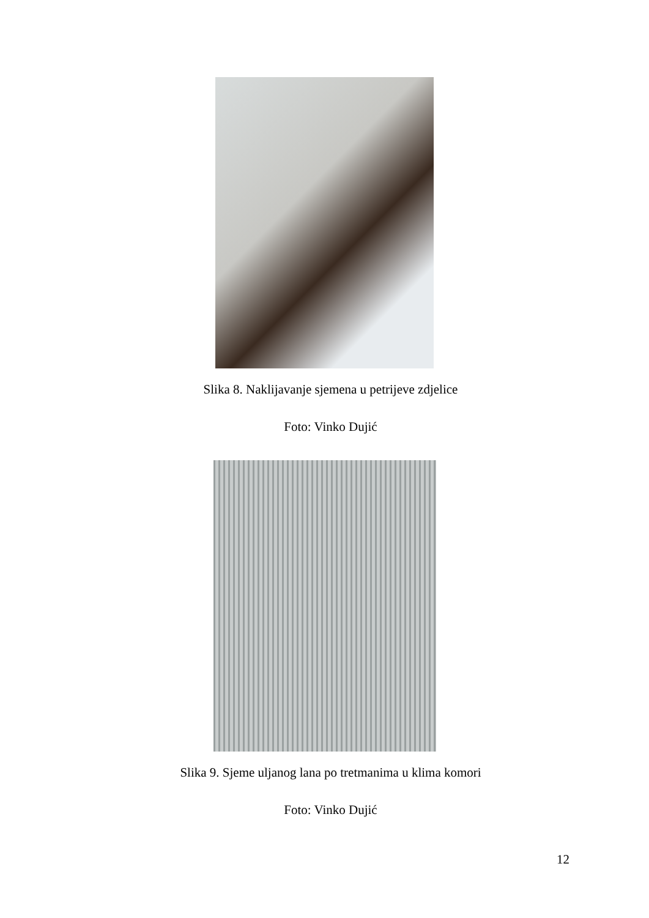Slika 8. Naklijavanje sjemena u petrijeve zdjelice
Foto: Vinko Dujić
Slika 9. Sjeme uljanog lana po tretmanima u klima komori
Foto: Vinko Dujić
12